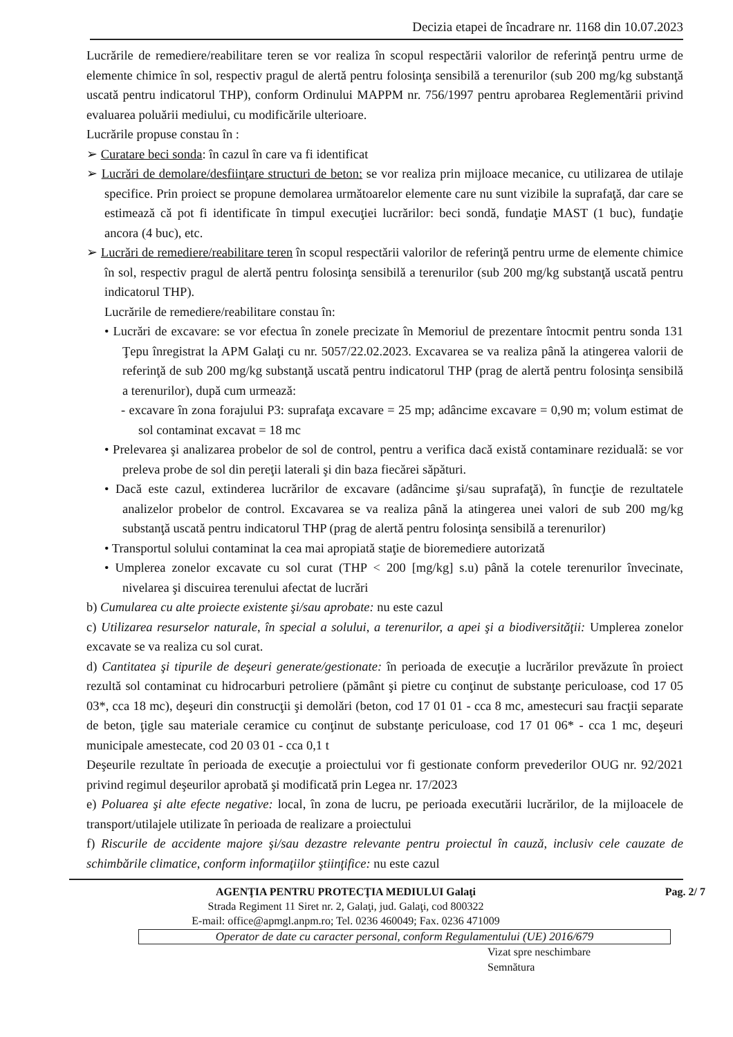Decizia etapei de încadrare nr. 1168 din 10.07.2023
Lucrările de remediere/reabilitare teren se vor realiza în scopul respectării valorilor de referinţă pentru urme de elemente chimice în sol, respectiv pragul de alertă pentru folosinţa sensibilă a terenurilor (sub 200 mg/kg substanţă uscată pentru indicatorul THP), conform Ordinului MAPPM nr. 756/1997 pentru aprobarea Reglementării privind evaluarea poluării mediului, cu modificările ulterioare.
Lucrările propuse constau în :
➢ Curatare beci sonda: în cazul în care va fi identificat
➢ Lucrări de demolare/desfiinţare structuri de beton: se vor realiza prin mijloace mecanice, cu utilizarea de utilaje specifice. Prin proiect se propune demolarea următoarelor elemente care nu sunt vizibile la suprafaţă, dar care se estimează că pot fi identificate în timpul execuţiei lucrărilor: beci sondă, fundaţie MAST (1 buc), fundaţie ancora (4 buc), etc.
➢ Lucrări de remediere/reabilitare teren în scopul respectării valorilor de referinţă pentru urme de elemente chimice în sol, respectiv pragul de alertă pentru folosinţa sensibilă a terenurilor (sub 200 mg/kg substanţă uscată pentru indicatorul THP).
Lucrările de remediere/reabilitare constau în:
• Lucrări de excavare: se vor efectua în zonele precizate în Memoriul de prezentare întocmit pentru sonda 131 Ţepu înregistrat la APM Galaţi cu nr. 5057/22.02.2023. Excavarea se va realiza până la atingerea valorii de referinţă de sub 200 mg/kg substanţă uscată pentru indicatorul THP (prag de alertă pentru folosinţa sensibilă a terenurilor), după cum urmează:
- excavare în zona forajului P3: suprafaţa excavare = 25 mp; adâncime excavare = 0,90 m; volum estimat de sol contaminat excavat = 18 mc
• Prelevarea şi analizarea probelor de sol de control, pentru a verifica dacă există contaminare reziduală: se vor preleva probe de sol din pereţii laterali şi din baza fiecărei săpături.
• Dacă este cazul, extinderea lucrărilor de excavare (adâncime şi/sau suprafaţă), în funcţie de rezultatele analizelor probelor de control. Excavarea se va realiza până la atingerea unei valori de sub 200 mg/kg substanţă uscată pentru indicatorul THP (prag de alertă pentru folosinţa sensibilă a terenurilor)
• Transportul solului contaminat la cea mai apropiată staţie de bioremediere autorizată
• Umplerea zonelor excavate cu sol curat (THP < 200 [mg/kg] s.u) până la cotele terenurilor învecinate, nivelarea şi discuirea terenului afectat de lucrări
b) Cumularea cu alte proiecte existente şi/sau aprobate: nu este cazul
c) Utilizarea resurselor naturale, în special a solului, a terenurilor, a apei şi a biodiversităţii: Umplerea zonelor excavate se va realiza cu sol curat.
d) Cantitatea şi tipurile de deşeuri generate/gestionate: în perioada de execuţie a lucrărilor prevăzute în proiect rezultă sol contaminat cu hidrocarburi petroliere (pământ şi pietre cu conţinut de substanţe periculoase, cod 17 05 03*, cca 18 mc), deşeuri din construcţii şi demolări (beton, cod 17 01 01 - cca 8 mc, amestecuri sau fracţii separate de beton, ţigle sau materiale ceramice cu conţinut de substanţe periculoase, cod 17 01 06* - cca 1 mc, deşeuri municipale amestecate, cod 20 03 01 - cca 0,1 t
Deşeurile rezultate în perioada de execuţie a proiectului vor fi gestionate conform prevederilor OUG nr. 92/2021 privind regimul deşeurilor aprobată şi modificată prin Legea nr. 17/2023
e) Poluarea şi alte efecte negative: local, în zona de lucru, pe perioada executării lucrărilor, de la mijloacele de transport/utilajele utilizate în perioada de realizare a proiectului
f) Riscurile de accidente majore şi/sau dezastre relevante pentru proiectul în cauză, inclusiv cele cauzate de schimbările climatice, conform informaţiilor ştiinţifice: nu este cazul
AGENŢIA PENTRU PROTECŢIA MEDIULUI Galaţi Pag. 2/ 7
Strada Regiment 11 Siret nr. 2, Galaţi, jud. Galaţi, cod 800322
E-mail: office@apmgl.anpm.ro; Tel. 0236 460049; Fax. 0236 471009
Operator de date cu caracter personal, conform Regulamentului (UE) 2016/679
Vizat spre neschimbare
Semnătura